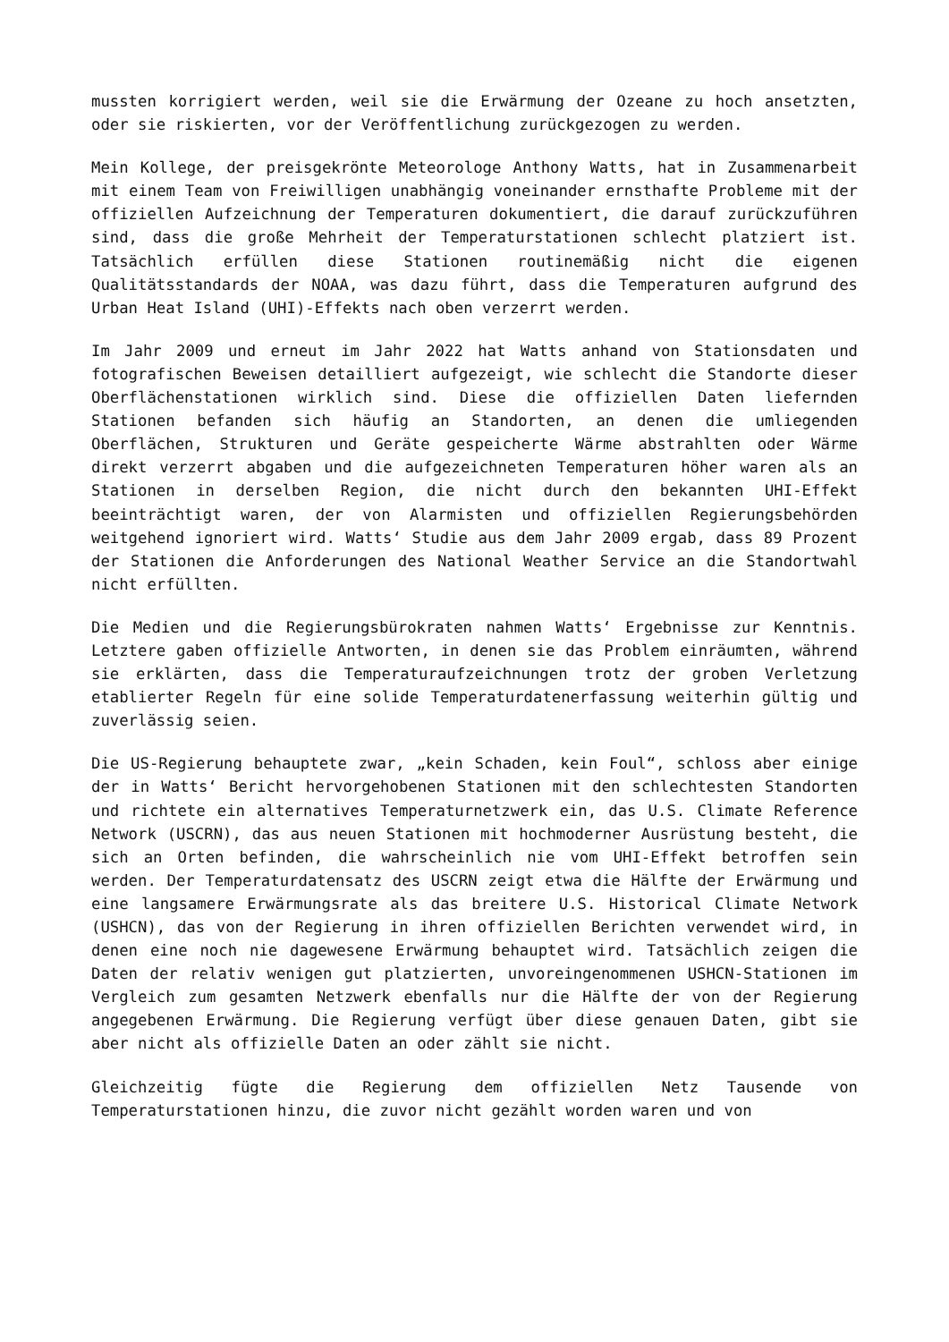mussten korrigiert werden, weil sie die Erwärmung der Ozeane zu hoch ansetzten, oder sie riskierten, vor der Veröffentlichung zurückgezogen zu werden.
Mein Kollege, der preisgekrönte Meteorologe Anthony Watts, hat in Zusammenarbeit mit einem Team von Freiwilligen unabhängig voneinander ernsthafte Probleme mit der offiziellen Aufzeichnung der Temperaturen dokumentiert, die darauf zurückzuführen sind, dass die große Mehrheit der Temperaturstationen schlecht platziert ist. Tatsächlich erfüllen diese Stationen routinemäßig nicht die eigenen Qualitätsstandards der NOAA, was dazu führt, dass die Temperaturen aufgrund des Urban Heat Island (UHI)-Effekts nach oben verzerrt werden.
Im Jahr 2009 und erneut im Jahr 2022 hat Watts anhand von Stationsdaten und fotografischen Beweisen detailliert aufgezeigt, wie schlecht die Standorte dieser Oberflächenstationen wirklich sind. Diese die offiziellen Daten liefernden Stationen befanden sich häufig an Standorten, an denen die umliegenden Oberflächen, Strukturen und Geräte gespeicherte Wärme abstrahlten oder Wärme direkt verzerrt abgaben und die aufgezeichneten Temperaturen höher waren als an Stationen in derselben Region, die nicht durch den bekannten UHI-Effekt beeinträchtigt waren, der von Alarmisten und offiziellen Regierungsbehörden weitgehend ignoriert wird. Watts‘ Studie aus dem Jahr 2009 ergab, dass 89 Prozent der Stationen die Anforderungen des National Weather Service an die Standortwahl nicht erfüllten.
Die Medien und die Regierungsbürokraten nahmen Watts‘ Ergebnisse zur Kenntnis. Letztere gaben offizielle Antworten, in denen sie das Problem einräumten, während sie erklärten, dass die Temperaturaufzeichnungen trotz der groben Verletzung etablierter Regeln für eine solide Temperaturdatenerfassung weiterhin gültig und zuverlässig seien.
Die US-Regierung behauptete zwar, „kein Schaden, kein Foul“, schloss aber einige der in Watts‘ Bericht hervorgehobenen Stationen mit den schlechtesten Standorten und richtete ein alternatives Temperaturnetzwerk ein, das U.S. Climate Reference Network (USCRN), das aus neuen Stationen mit hochmoderner Ausrüstung besteht, die sich an Orten befinden, die wahrscheinlich nie vom UHI-Effekt betroffen sein werden. Der Temperaturdatensatz des USCRN zeigt etwa die Hälfte der Erwärmung und eine langsamere Erwärmungsrate als das breitere U.S. Historical Climate Network (USHCN), das von der Regierung in ihren offiziellen Berichten verwendet wird, in denen eine noch nie dagewesene Erwärmung behauptet wird. Tatsächlich zeigen die Daten der relativ wenigen gut platzierten, unvoreingenommenen USHCN-Stationen im Vergleich zum gesamten Netzwerk ebenfalls nur die Hälfte der von der Regierung angegebenen Erwärmung. Die Regierung verfügt über diese genauen Daten, gibt sie aber nicht als offizielle Daten an oder zählt sie nicht.
Gleichzeitig fügte die Regierung dem offiziellen Netz Tausende von Temperaturstationen hinzu, die zuvor nicht gezählt worden waren und von